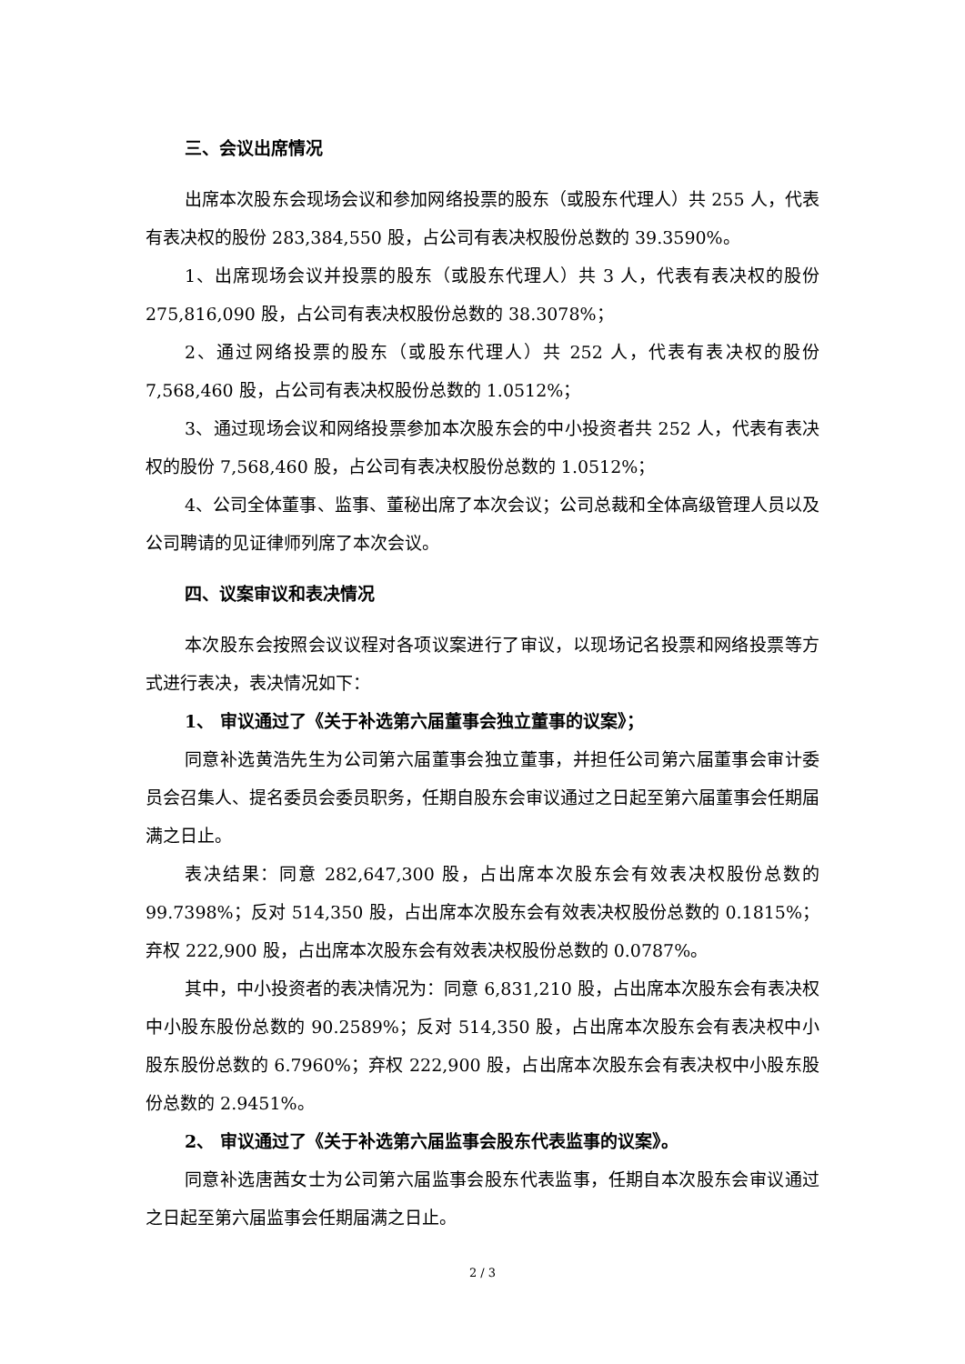三、会议出席情况
出席本次股东会现场会议和参加网络投票的股东（或股东代理人）共 255 人，代表有表决权的股份 283,384,550 股，占公司有表决权股份总数的 39.3590%。
1、出席现场会议并投票的股东（或股东代理人）共 3 人，代表有表决权的股份 275,816,090 股，占公司有表决权股份总数的 38.3078%；
2、通过网络投票的股东（或股东代理人）共 252 人，代表有表决权的股份 7,568,460 股，占公司有表决权股份总数的 1.0512%；
3、通过现场会议和网络投票参加本次股东会的中小投资者共 252 人，代表有表决权的股份 7,568,460 股，占公司有表决权股份总数的 1.0512%；
4、公司全体董事、监事、董秘出席了本次会议；公司总裁和全体高级管理人员以及公司聘请的见证律师列席了本次会议。
四、议案审议和表决情况
本次股东会按照会议议程对各项议案进行了审议，以现场记名投票和网络投票等方式进行表决，表决情况如下：
1、 审议通过了《关于补选第六届董事会独立董事的议案》；
同意补选黄浩先生为公司第六届董事会独立董事，并担任公司第六届董事会审计委员会召集人、提名委员会委员职务，任期自股东会审议通过之日起至第六届董事会任期届满之日止。
表决结果：同意 282,647,300 股，占出席本次股东会有效表决权股份总数的 99.7398%；反对 514,350 股，占出席本次股东会有效表决权股份总数的 0.1815%；弃权 222,900 股，占出席本次股东会有效表决权股份总数的 0.0787%。
其中，中小投资者的表决情况为：同意 6,831,210 股，占出席本次股东会有表决权中小股东股份总数的 90.2589%；反对 514,350 股，占出席本次股东会有表决权中小股东股份总数的 6.7960%；弃权 222,900 股，占出席本次股东会有表决权中小股东股份总数的 2.9451%。
2、 审议通过了《关于补选第六届监事会股东代表监事的议案》。
同意补选唐茜女士为公司第六届监事会股东代表监事，任期自本次股东会审议通过之日起至第六届监事会任期届满之日止。
2 / 3